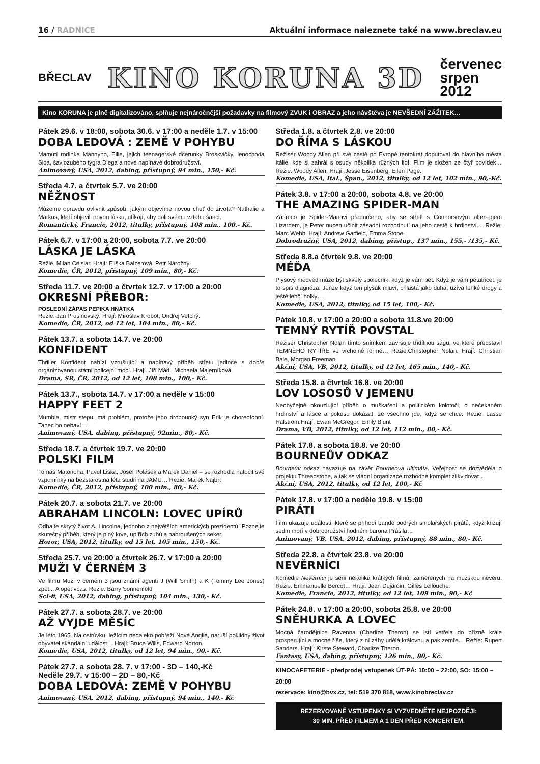16 / RADNICE Aktuální informace naleznete také na www.breclav.eu
BŘECLAV KINO KORUNA 3D červenec
srpen
2012
Kino KORUNA je plně digitalizováno, splňuje nejnáročnější požadavky na filmový ZVUK i OBRAZ a jeho návštěva je NEVŠEDNÍ ZÁŽITEK…
Pátek 29.6. v 18:00, sobota 30.6. v 17:00 a neděle 1.7. v 15:00
DOBA LEDOVÁ : ZEMĚ V POHYBU
Mamutí rodinka Mannyho, Ellie, jejich teenagerské dcerunky Broskvičky, lenochoda Sida, šavlozubého tygra Diega a nové napínavé dobrodružství.
Animovaný, USA, 2012, dabing, přístupný, 94 min., 150,- Kč.
Středa 4.7. a čtvrtek 5.7. ve 20:00
NĚŽNOST
Můžeme opravdu ovlivnit způsob, jakým objevíme novou chuť do života? Nathalie a Markus, kteří objevili novou lásku, utíkají, aby dali svému vztahu šanci.
Romantický, Francie, 2012, titulky, přístupný, 108 min., 100.- Kč.
Pátek 6.7. v 17:00 a 20:00, sobota 7.7. ve 20:00
LÁSKA JE LÁSKA
Režie. Milan Ceislar. Hrají: Eliška Balzerová, Petr Nárožný
Komedie, ČR, 2012, přístupný, 109 min., 80,- Kč.
Středa 11.7. ve 20:00 a čtvrtek 12.7. v 17:00 a 20:00
OKRESNÍ PŘEBOR:
POSLEDNÍ ZÁPAS PEPIKA HNÁTKA
Režie: Jan Prušinovský. Hrají: Miroslav Krobot, Ondřej Vetchý.
Komedie, ČR, 2012, od 12 let, 104 min., 80,- Kč.
Pátek 13.7. a sobota 14.7. ve 20:00
KONFIDENT
Thriller Konfident nabízí vzrušující a napínavý příběh střetu jedince s dobře organizovanou státní policejní mocí. Hrají. Jiří Mádl, Michaela Majerníková.
Drama, SR, ČR, 2012, od 12 let, 108 min., 100,- Kč.
Pátek 13.7., sobota 14.7. v 17:00 a neděle v 15:00
HAPPY FEET 2
Mumble, mistr stepu, má problém, protože jeho drobounký syn Erik je choreofobní. Tanec ho nebaví…
Animovaný, USA, dabing, přístupný, 92min., 80,- Kč.
Středa 18.7. a čtvrtek 19.7. ve 20:00
POLSKI FILM
Tomáš Matonoha, Pavel Liška, Josef Polášek a Marek Daniel – se rozhodla natočit své vzpomínky na bezstarostná léta studií na JAMU… Režie: Marek Najbrt
Komedie, ČR, 2012, přístupný, 100 min., 80,- Kč.
Pátek 20.7. a sobota 21.7. ve 20:00
ABRAHAM LINCOLN: LOVEC UPÍRŮ
Odhalte skrytý život A. Lincolna, jednoho z největších amerických prezidentů! Poznejte skutečný příběh, který je plný krve, upířích zubů a nabroušených seker.
Horor, USA, 2012, titulky, od 15 let, 105 min., 150,- Kč.
Středa 25.7. ve 20:00 a čtvrtek 26.7. v 17:00 a 20:00
MUŽI V ČERNÉM 3
Ve filmu Muži v černém 3 jsou známí agenti J (Will Smith) a K (Tommy Lee Jones) zpět... A opět včas. Režie: Barry Sonnenfeld
Sci-fi, USA, 2012, dabing, přístupný, 104 min., 130,- Kč.
Pátek 27.7. a sobota 28.7. ve 20:00
AŽ VYJDE MĚSÍC
Je léto 1965. Na ostrůvku, ležícím nedaleko pobřeží Nové Anglie, naruší poklidný život obyvatel skandální událost… Hrají: Bruce Wilis, Edward Norton.
Komedie, USA, 2012, titulky, od 12 let, 94 min., 90,- Kč.
Pátek 27.7. a sobota 28. 7. v 17:00 - 3D – 140,-Kč
Neděle 29.7. v 15:00 – 2D – 80,-Kč
DOBA LEDOVÁ: ZEMĚ V POHYBU
Animovaný, USA, 2012, dabing, přístupný, 94 min., 140,- Kč
Středa 1.8. a čtvrtek 2.8. ve 20:00
DO ŘÍMA S LÁSKOU
Režisér Woody Allen při své cestě po Evropě tentokrát doputoval do hlavního města Itálie, kde si zahrál s osudy několika různých lidí. Film je složen ze čtyř povídek…Režie: Woody Allen. Hrají: Jesse Eisenberg, Ellen Page.
Komedie, USA, Ital., Špan., 2012, titulky, od 12 let, 102 min., 90,-Kč.
Pátek 3.8. v 17:00 a 20:00, sobota 4.8. ve 20:00
THE AMAZING SPIDER-MAN
Zatímco je Spider-Manovi předurčeno, aby se střetl s Connorsovým alter-egem Lizardem, je Peter nucen učinit zásadní rozhodnutí na jeho cestě k hrdinství.... Režie: Marc Webb. Hrají: Andrew Garfield, Emma Stone.
Dobrodružný, USA, 2012, dabing, přístup., 137 min., 155,- /135,- Kč.
Středa 8.8.a čtvrtek 9.8. ve 20:00
MÉĎA
Plyšový medvěd může být skvělý společník, když je vám pět. Když je vám pětatřicet, je to spíš diagnóza. Jenže když ten plyšák mluví, chlastá jako duha, užívá lehké drogy a ještě lehčí holky…
Komedie, USA, 2012, titulky, od 15 let, 100,- Kč.
Pátek 10.8. v 17:00 a 20:00 a sobota 11.8.ve 20:00
TEMNÝ RYTÍŘ POVSTAL
Režisér Christopher Nolan tímto snímkem završuje třídílnou ságu, ve které představil TEMNÉHO RYTÍŘE ve vrcholné formě… Režie:Christopher Nolan. Hrají: Christian Bale, Morgan Freeman.
Akční, USA, VB, 2012, titulky, od 12 let, 165 min., 140,- Kč.
Středa 15.8. a čtvrtek 16.8. ve 20:00
LOV LOSOSŮ V JEMENU
Neobyčejně okouzlující příběh o muškaření a politickém kolotoči, o nečekaném hrdinství a lásce a pokusu dokázat, že všechno jde, když se chce. Režie: Lasse Halström.Hrají: Ewan McGregor, Emily Blunt
Drama, VB, 2012, titulky, od 12 let, 112 min., 80,- Kč.
Pátek 17.8. a sobota 18.8. ve 20:00
BOURNEŮV ODKAZ
Bourneův odkaz navazuje na závěr Bourneova ultimáta. Veřejnost se dozvěděla o projektu Threadstone, a tak se vládní organizace rozhodne komplet zlikvidovat…
Akční, USA, 2012, titulky, od 12 let, 100,- Kč
Pátek 17.8. v 17:00 a neděle 19.8. v 15:00
PIRÁTI
Film ukazuje události, které se přihodí bandě bodrých smolařských pirátů, když křižují sedm moří v dobrodružství hodném barona Prášila…
Animovaný, VB, USA, 2012, dabing, přístupný, 88 min., 80,- Kč.
Středa 22.8. a čtvrtek 23.8. ve 20:00
NEVĚRNÍCI
Komedie Nevěrníci je sérií několika krátkých filmů, zaměřených na mužskou nevěru. Režie: Emmanuelle Bercot… Hrají: Jean Dujardin, Gilles Lellouche.
Komedie, Francie, 2012, titulky, od 12 let, 109 min., 90,- Kč
Pátek 24.8. v 17:00 a 20:00, sobota 25.8. ve 20:00
SNĚHURKA A LOVEC
Mocná čarodějnice Ravenna (Charlize Theron) se lstí vetřela do přízně krále prosperující a mocné říše, který z ní záhy udělá královnu a pak zemře… Režie: Rupert Sanders. Hrají: Kirste Steward, Charlize Theron.
Fantasy, USA, dabing, přístupný, 126 min., 80,- Kč.
KINOCAFETERIE - předprodej vstupenek ÚT-PÁ: 10:00 – 22:00, SO: 15:00 – 20:00
rezervace: kino@bvx.cz, tel: 519 370 818, www.kinobreclav.cz
REZERVOVANÉ VSTUPENKY SI VYZVEDNĚTE NEJPOZDĚJI:
30 MIN. PŘED FILMEM A 1 DEN PŘED KONCERTEM.